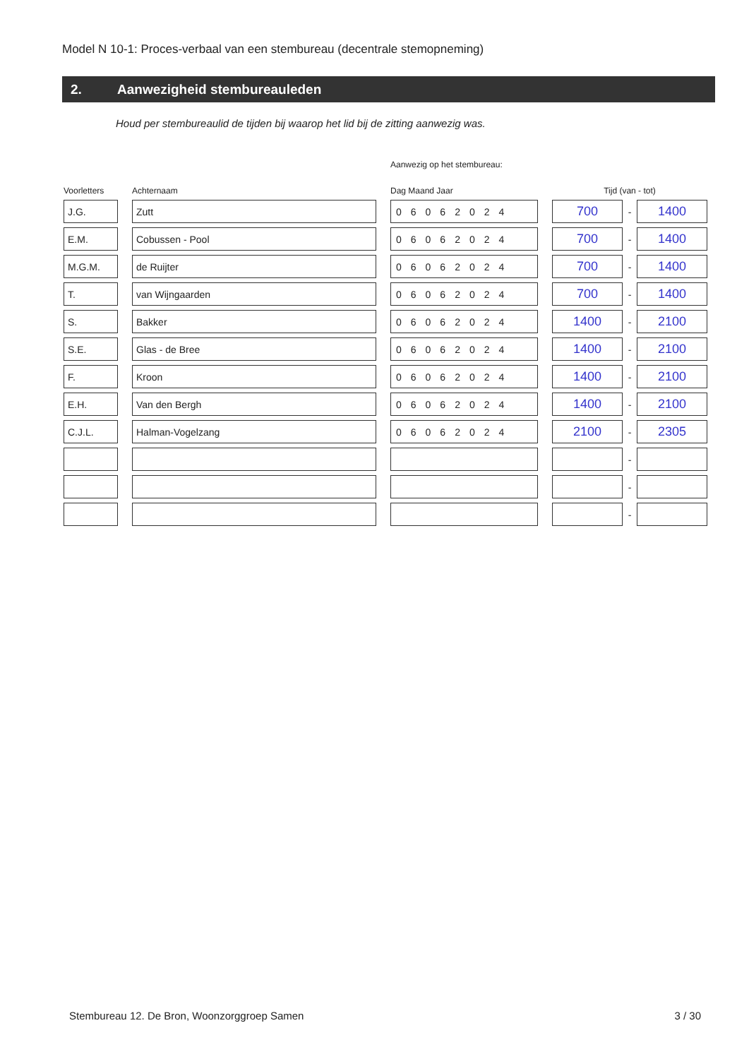Model N 10-1: Proces-verbaal van een stembureau (decentrale stemopneming)
2. Aanwezigheid stembureauleden
Houd per stembureaulid de tijden bij waarop het lid bij de zitting aanwezig was.
| | | | | Aanwezig op het stembureau: | | | | |
| Voorletters | | Achternaam | | Dag Maand Jaar | | Tijd (van - tot) | | |
| J.G. | | Zutt | | 06062024 | | 700 | - | 1400 |
| E.M. | | Cobussen - Pool | | 06062024 | | 700 | - | 1400 |
| M.G.M. | | de Ruijter | | 06062024 | | 700 | - | 1400 |
| T. | | van Wijngaarden | | 06062024 | | 700 | - | 1400 |
| S. | | Bakker | | 06062024 | | 1400 | - | 2100 |
| S.E. | | Glas - de Bree | | 06062024 | | 1400 | - | 2100 |
| F. | | Kroon | | 06062024 | | 1400 | - | 2100 |
| E.H. | | Van den Bergh | | 06062024 | | 1400 | - | 2100 |
| C.J.L. | | Halman-Vogelzang | | 06062024 | | 2100 | - | 2305 |
| | | | | | | | - | |
| | | | | | | | - | |
| | | | | | | | - | |
Stembureau 12. De Bron, Woonzorggroep Samen 3 / 30